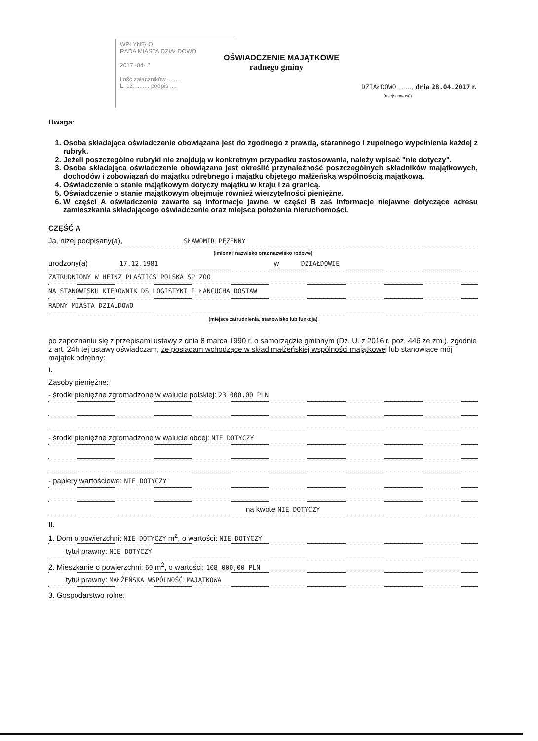WPŁYNĘŁO
RADA MIASTA DZIAŁDOWO
2017 -04- 2
Ilość załączników ........
L. dz. ........ podpis ....
OŚWIADCZENIE MAJĄTKOWE
radnego gminy
DZIAŁDOWO........, dnia 28.04.2017 r.
(miejscowość)
Uwaga:
1. Osoba składająca oświadczenie obowiązana jest do zgodnego z prawdą, starannego i zupełnego wypełnienia każdej z rubryk.
2. Jeżeli poszczególne rubryki nie znajdują w konkretnym przypadku zastosowania, należy wpisać "nie dotyczy".
3. Osoba składająca oświadczenie obowiązana jest określić przynależność poszczególnych składników majątkowych, dochodów i zobowiązań do majątku odrębnego i majątku objętego małżeńską wspólnością majątkową.
4. Oświadczenie o stanie majątkowym dotyczy majątku w kraju i za granicą.
5. Oświadczenie o stanie majątkowym obejmuje również wierzytelności pieniężne.
6. W części A oświadczenia zawarte są informacje jawne, w części B zaś informacje niejawne dotyczące adresu zamieszkania składającego oświadczenie oraz miejsca położenia nieruchomości.
CZĘŚĆ A
Ja, niżej podpisany(a), SŁAWOMIR PĘZENNY
(imiona i nazwisko oraz nazwisko rodowe)
urodzony(a) 17.12.1981 w DZIAŁDOWIE
ZATRUDNIONY W HEINZ PLASTICS POLSKA SP ZOO
NA STANOWISKU KIEROWNIK DS LOGISTYKI I ŁAŃCUCHA DOSTAW
RADNY MIASTA DZIAŁDOWO
(miejsce zatrudnienia, stanowisko lub funkcja)
po zapoznaniu się z przepisami ustawy z dnia 8 marca 1990 r. o samorządzie gminnym (Dz. U. z 2016 r. poz. 446 ze zm.), zgodnie z art. 24h tej ustawy oświadczam, że posiadam wchodzące w skład małżeńskiej wspólności majątkowej lub stanowiące mój majątek odrębny:
I.
Zasoby pieniężne:
- środki pieniężne zgromadzone w walucie polskiej: 23 000,00 PLN
- środki pieniężne zgromadzone w walucie obcej: NIE DOTYCZY
- papiery wartościowe: NIE DOTYCZY
na kwotę NIE DOTYCZY
II.
1. Dom o powierzchni: NIE DOTYCZY m<sup>2</sup>, o wartości: NIE DOTYCZY
tytuł prawny: NIE DOTYCZY
2. Mieszkanie o powierzchni: 60 m<sup>2</sup>, o wartości: 108 000,00 PLN
tytuł prawny: MAŁŻEŃSKA WSPÓLNOŚĆ MAJĄTKOWA
3. Gospodarstwo rolne: